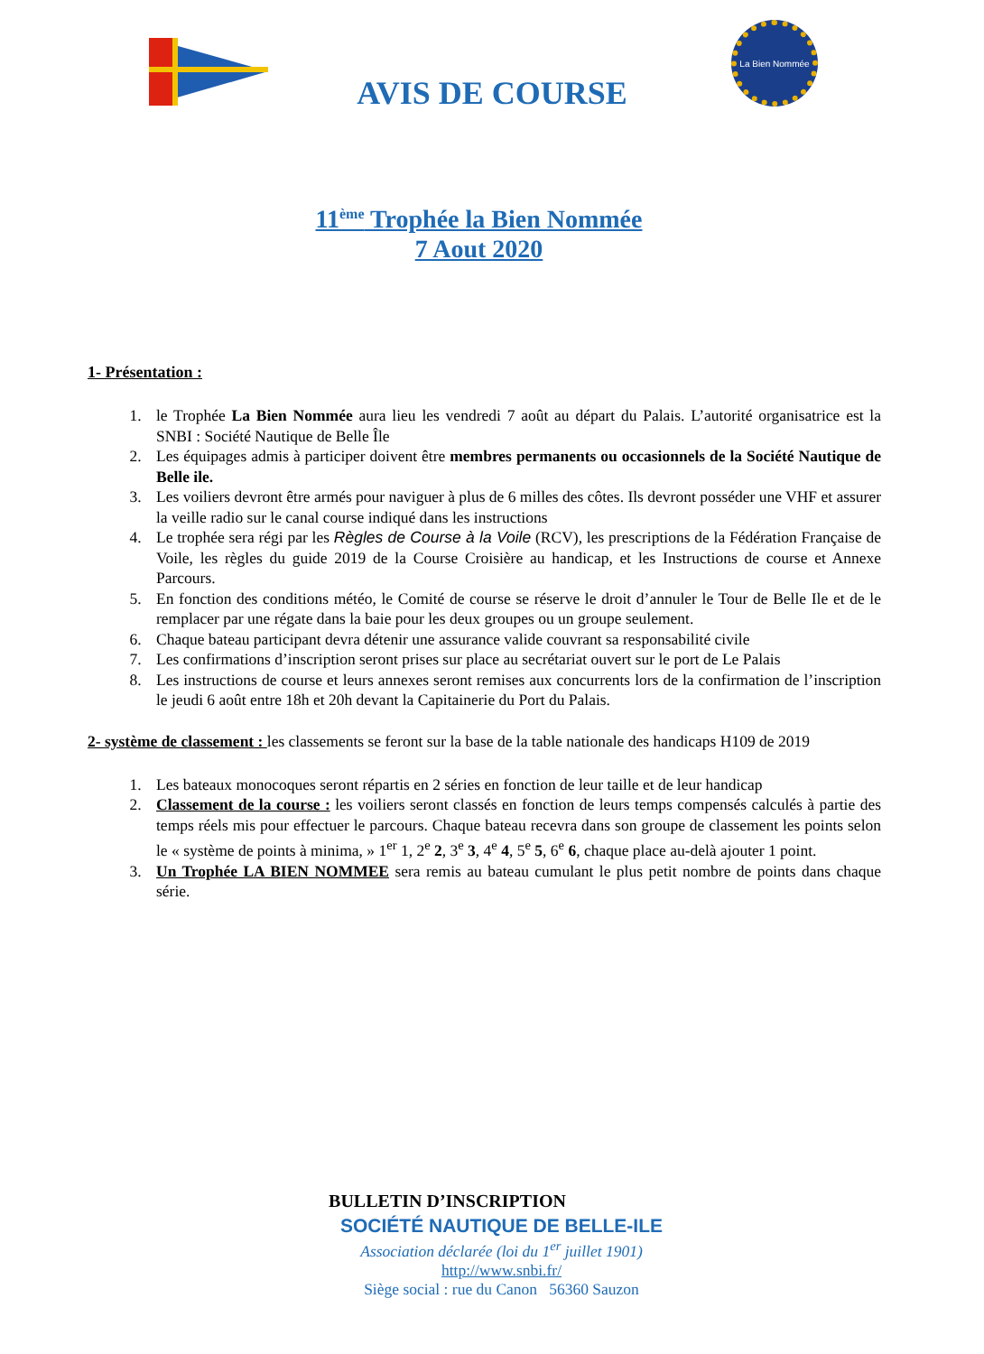La Bien Nommée
AVIS DE COURSE
11<sup>ème</sup> Trophée la Bien Nommée
7 Aout 2020
1- Présentation :
1. le Trophée La Bien Nommée aura lieu les vendredi 7 août au départ du Palais. L’autorité organisatrice est la SNBI : Société Nautique de Belle Île
2. Les équipages admis à participer doivent être membres permanents ou occasionnels de la Société Nautique de Belle ile.
3. Les voiliers devront être armés pour naviguer à plus de 6 milles des côtes. Ils devront posséder une VHF et assurer la veille radio sur le canal course indiqué dans les instructions
4. Le trophée sera régi par les Règles de Course à la Voile (RCV), les prescriptions de la Fédération Française de Voile, les règles du guide 2019 de la Course Croisière au handicap, et les Instructions de course et Annexe Parcours.
5. En fonction des conditions météo, le Comité de course se réserve le droit d’annuler le Tour de Belle Ile et de le remplacer par une régate dans la baie pour les deux groupes ou un groupe seulement.
6. Chaque bateau participant devra détenir une assurance valide couvrant sa responsabilité civile
7. Les confirmations d’inscription seront prises sur place au secrétariat ouvert sur le port de Le Palais
8. Les instructions de course et leurs annexes seront remises aux concurrents lors de la confirmation de l’inscription le jeudi 6 août entre 18h et 20h devant la Capitainerie du Port du Palais.
2- système de classement : les classements se feront sur la base de la table nationale des handicaps H109 de 2019
1. Les bateaux monocoques seront répartis en 2 séries en fonction de leur taille et de leur handicap
2. Classement de la course : les voiliers seront classés en fonction de leurs temps compensés calculés à partie des temps réels mis pour effectuer le parcours. Chaque bateau recevra dans son groupe de classement les points selon le « système de points à minima, » 1<sup>er</sup> 1, 2<sup>e</sup> 2, 3<sup>e</sup> 3, 4<sup>e</sup> 4, 5<sup>e</sup> 5, 6<sup>e</sup> 6, chaque place au-delà ajouter 1 point.
3. Un Trophée LA BIEN NOMMEE sera remis au bateau cumulant le plus petit nombre de points dans chaque série.
BULLETIN D’INSCRIPTION
SOCIÉTÉ NAUTIQUE DE BELLE-ILE
Association déclarée (loi du 1<sup>er</sup> juillet 1901)
http://www.snbi.fr/
Siège social : rue du Canon 56360 Sauzon